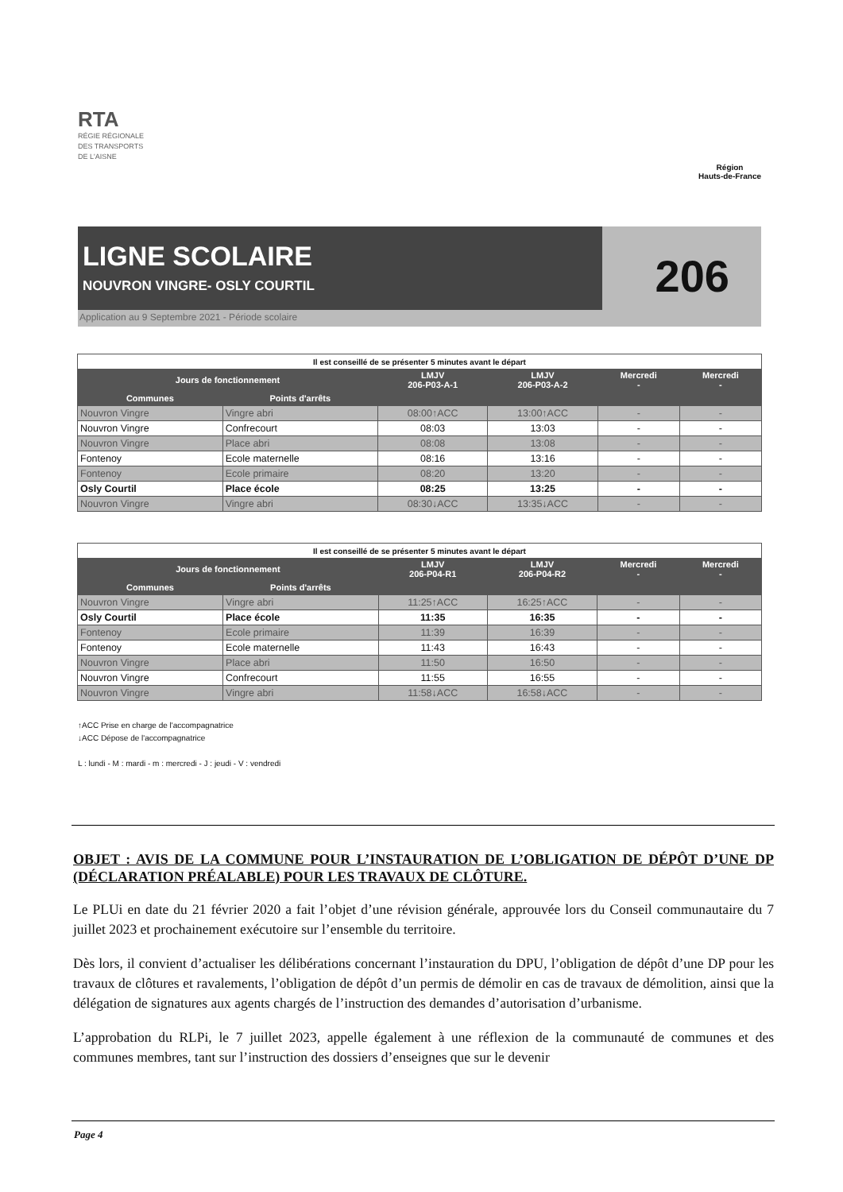RTA
RÉGIE RÉGIONALE
DES TRANSPORTS
DE L'AISNE
Région
Hauts-de-France
LIGNE SCOLAIRE
NOUVRON VINGRE- OSLY COURTIL
Application au 9 Septembre 2021 - Période scolaire
206
| Il est conseillé de se présenter 5 minutes avant le départ | | | | | |
| Jours de fonctionnement | | LMJV 206-P03-A-1 | LMJV 206-P03-A-2 | Mercredi - | Mercredi - |
| Communes | Points d'arrêts | | | | |
| Nouvron Vingre | Vingre abri | 08:00↑ACC | 13:00↑ACC | - | - |
| Nouvron Vingre | Confrecourt | 08:03 | 13:03 | - | - |
| Nouvron Vingre | Place abri | 08:08 | 13:08 | - | - |
| Fontenoy | Ecole maternelle | 08:16 | 13:16 | - | - |
| Fontenoy | Ecole primaire | 08:20 | 13:20 | - | - |
| Osly Courtil | Place école | 08:25 | 13:25 | - | - |
| Nouvron Vingre | Vingre abri | 08:30↓ACC | 13:35↓ACC | - | - |
| Il est conseillé de se présenter 5 minutes avant le départ | | | | | |
| Jours de fonctionnement | | LMJV 206-P04-R1 | LMJV 206-P04-R2 | Mercredi - | Mercredi - |
| Communes | Points d'arrêts | | | | |
| Nouvron Vingre | Vingre abri | 11:25↑ACC | 16:25↑ACC | - | - |
| Osly Courtil | Place école | 11:35 | 16:35 | - | - |
| Fontenoy | Ecole primaire | 11:39 | 16:39 | - | - |
| Fontenoy | Ecole maternelle | 11:43 | 16:43 | - | - |
| Nouvron Vingre | Place abri | 11:50 | 16:50 | - | - |
| Nouvron Vingre | Confrecourt | 11:55 | 16:55 | - | - |
| Nouvron Vingre | Vingre abri | 11:58↓ACC | 16:58↓ACC | - | - |
↑ACC Prise en charge de l'accompagnatrice
↓ACC Dépose de l'accompagnatrice
L : lundi - M : mardi - m : mercredi - J : jeudi - V : vendredi
OBJET : AVIS DE LA COMMUNE POUR L’INSTAURATION DE L’OBLIGATION DE DÉPÔT D’UNE DP (DÉCLARATION PRÉALABLE) POUR LES TRAVAUX DE CLÔTURE.
Le PLUi en date du 21 février 2020 a fait l’objet d’une révision générale, approuvée lors du Conseil communautaire du 7 juillet 2023 et prochainement exécutoire sur l’ensemble du territoire.
Dès lors, il convient d’actualiser les délibérations concernant l’instauration du DPU, l’obligation de dépôt d’une DP pour les travaux de clôtures et ravalements, l’obligation de dépôt d’un permis de démolir en cas de travaux de démolition, ainsi que la délégation de signatures aux agents chargés de l’instruction des demandes d’autorisation d’urbanisme.
L’approbation du RLPi, le 7 juillet 2023, appelle également à une réflexion de la communauté de communes et des communes membres, tant sur l’instruction des dossiers d’enseignes que sur le devenir
Page 4